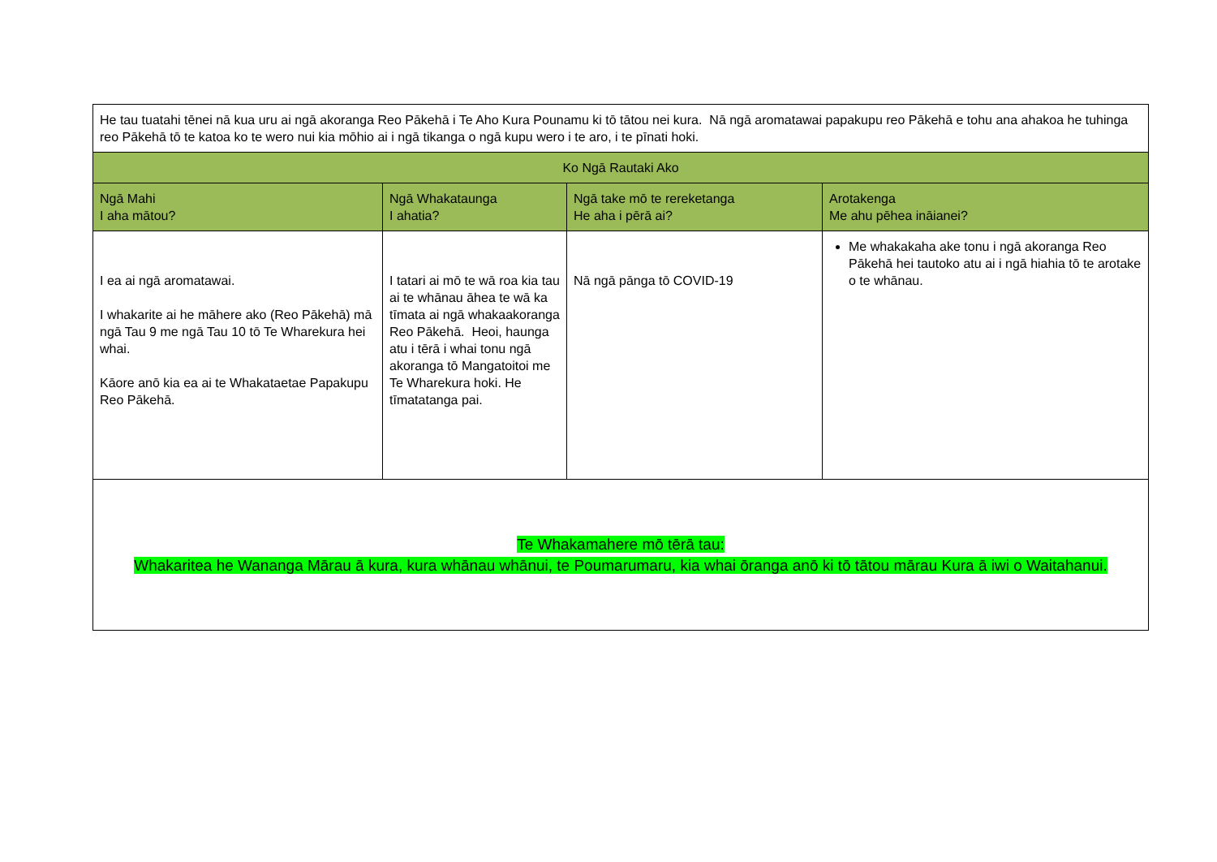| He tau tuatahi tēnei nā kua uru ai ngā akoranga Reo Pākehā i Te Aho Kura Pounamu ki tō tātou nei kura. Nā ngā aromatawai papakupu reo Pākehā e tohu ana ahakoa he tuhinga reo Pākehā tō te katoa ko te wero nui kia mōhio ai i ngā tikanga o ngā kupu wero i te aro, i te pīnati hoki. | | | |
| Ko Ngā Rautaki Ako | | | |
| Ngā Mahi I aha mātou? | Ngā Whakataunga I ahatia? | Ngā take mō te rereketanga He aha i pērā ai? | Arotakenga Me ahu pēhea ināianei? |
| I ea ai ngā aromatawai. I whakarite ai he māhere ako (Reo Pākehā) mā ngā Tau 9 me ngā Tau 10 tō Te Wharekura hei whai. Kāore anō kia ea ai te Whakataetae Papakupu Reo Pākehā. | I tatari ai mō te wā roa kia tau ai te whānau āhea te wā ka tīmata ai ngā whakaakoranga Reo Pākehā. Heoi, haunga atu i tērā i whai tonu ngā akoranga tō Mangatoitoi me Te Wharekura hoki. He tīmatatanga pai. | Nā ngā pānga tō COVID-19 | Me whakakaha ake tonu i ngā akoranga Reo Pākehā hei tautoko atu ai i ngā hiahia tō te arotake o te whānau. |
| Te Whakamahere mō tērā tau: Whakaritea he Wananga Mārau ā kura, kura whānau whānui, te Poumarumaru, kia whai ōranga anō ki tō tātou mārau Kura ā iwi o Waitahanui. | | | |